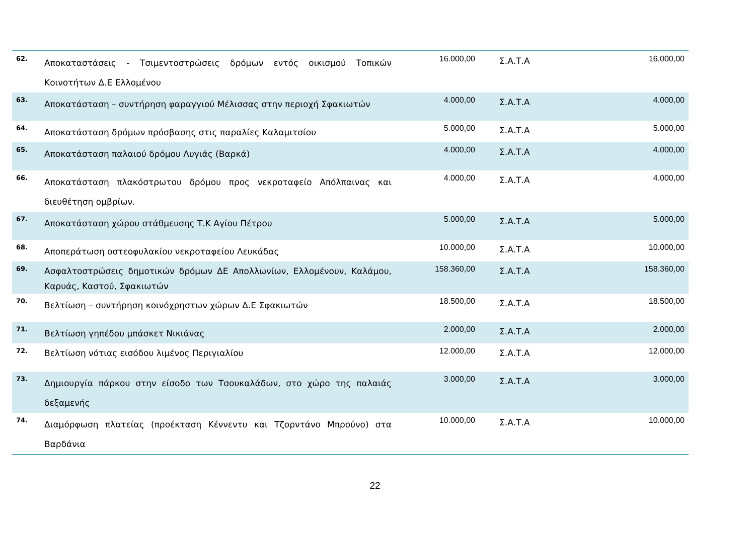| 62. | Αποκαταστάσεις - Τσιμεντοστρώσεις δρόμων εντός οικισμού Τοπικών Κοινοτήτων Δ.Ε Ελλομένου | 16.000,00 | Σ.Α.Τ.Α | 16.000,00 |
| 63. | Αποκατάσταση – συντήρηση φαραγγιού Μέλισσας στην περιοχή Σφακιωτών | 4.000,00 | Σ.Α.Τ.Α | 4.000,00 |
| 64. | Αποκατάσταση δρόμων πρόσβασης στις παραλίες Καλαμιτσίου | 5.000,00 | Σ.Α.Τ.Α | 5.000,00 |
| 65. | Αποκατάσταση παλαιού δρόμου Λυγιάς (Βαρκά) | 4.000,00 | Σ.Α.Τ.Α | 4.000,00 |
| 66. | Αποκατάσταση πλακόστρωτου δρόμου προς νεκροταφείο Απόλπαινας και διευθέτηση ομβρίων. | 4.000,00 | Σ.Α.Τ.Α | 4.000,00 |
| 67. | Αποκατάσταση χώρου στάθμευσης Τ.Κ Αγίου Πέτρου | 5.000,00 | Σ.Α.Τ.Α | 5.000,00 |
| 68. | Αποπεράτωση οστεοφυλακίου νεκροταφείου Λευκάδας | 10.000,00 | Σ.Α.Τ.Α | 10.000,00 |
| 69. | Ασφαλτοστρώσεις δημοτικών δρόμων ΔΕ Απολλωνίων, Ελλομένουν, Καλάμου, Καρυάς, Καστού, Σφακιωτών | 158.360,00 | Σ.Α.Τ.Α | 158.360,00 |
| 70. | Βελτίωση – συντήρηση κοινόχρηστων χώρων Δ.Ε Σφακιωτών | 18.500,00 | Σ.Α.Τ.Α | 18.500,00 |
| 71. | Βελτίωση γηπέδου μπάσκετ Νικιάνας | 2.000,00 | Σ.Α.Τ.Α | 2.000,00 |
| 72. | Βελτίωση νότιας εισόδου λιμένος Περιγιαλίου | 12.000,00 | Σ.Α.Τ.Α | 12.000,00 |
| 73. | Δημιουργία πάρκου στην είσοδο των Τσουκαλάδων, στο χώρο της παλαιάς δεξαμενής | 3.000,00 | Σ.Α.Τ.Α | 3.000,00 |
| 74. | Διαμόρφωση πλατείας (προέκταση Κέννεντυ και Τζορντάνο Μπρούνο) στα Βαρδάνια | 10.000,00 | Σ.Α.Τ.Α | 10.000,00 |
22